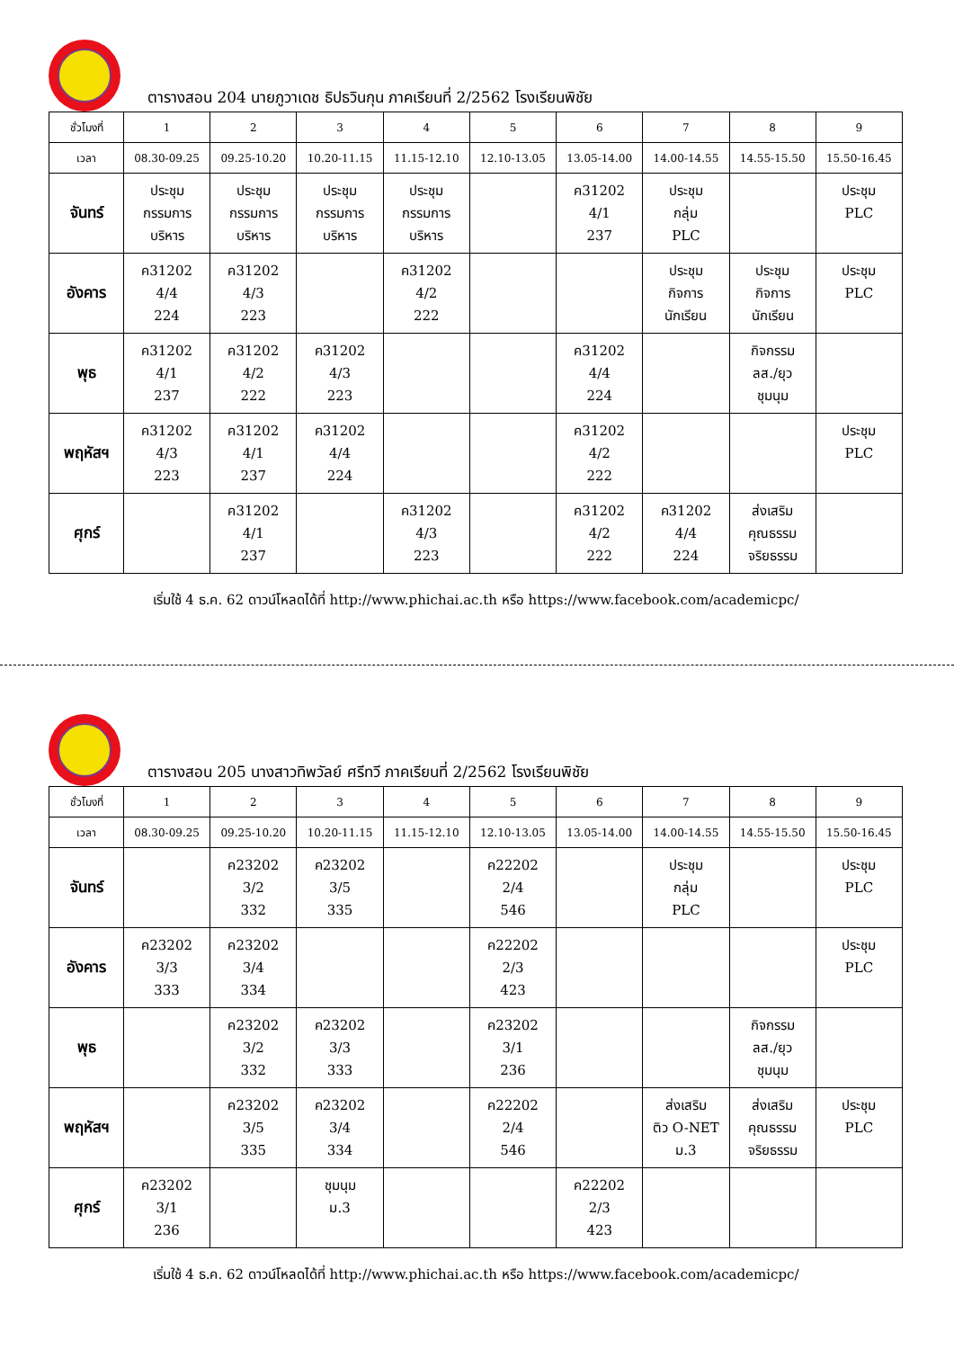ตารางสอน 204 นายภูวาเดช ธิปธวินกุน ภาคเรียนที่ 2/2562 โรงเรียนพิชัย
| ชั่วโมงที่ | 1 | 2 | 3 | 4 | 5 | 6 | 7 | 8 | 9 |
| --- | --- | --- | --- | --- | --- | --- | --- | --- | --- |
| เวลา | 08.30-09.25 | 09.25-10.20 | 10.20-11.15 | 11.15-12.10 | 12.10-13.05 | 13.05-14.00 | 14.00-14.55 | 14.55-15.50 | 15.50-16.45 |
| จันทร์ | ประชุม กรรมการ บริหาร | ประชุม กรรมการ บริหาร | ประชุม กรรมการ บริหาร | ประชุม กรรมการ บริหาร | | ค31202 4/1 237 | ประชุม กลุ่ม PLC | | ประชุม PLC |
| อังคาร | ค31202 4/4 224 | ค31202 4/3 223 | | ค31202 4/2 222 | | | ประชุม กิจการ นักเรียน | ประชุม กิจการ นักเรียน | ประชุม PLC |
| พุธ | ค31202 4/1 237 | ค31202 4/2 222 | ค31202 4/3 223 | | | ค31202 4/4 224 | | กิจกรรม ลส./ยุว ชุมนุม | |
| พฤหัสฯ | ค31202 4/3 223 | ค31202 4/1 237 | ค31202 4/4 224 | | | ค31202 4/2 222 | | | ประชุม PLC |
| ศุกร์ | | ค31202 4/1 237 | | ค31202 4/3 223 | | ค31202 4/2 222 | ค31202 4/4 224 | ส่งเสริม คุณธรรม จริยธรรม | |
เริ่มใช้ 4 ธ.ค. 62 ดาวน์โหลดได้ที่ http://www.phichai.ac.th หรือ https://www.facebook.com/academicpc/
ตารางสอน 205 นางสาวทิพวัลย์ ศรีทวี ภาคเรียนที่ 2/2562 โรงเรียนพิชัย
| ชั่วโมงที่ | 1 | 2 | 3 | 4 | 5 | 6 | 7 | 8 | 9 |
| --- | --- | --- | --- | --- | --- | --- | --- | --- | --- |
| เวลา | 08.30-09.25 | 09.25-10.20 | 10.20-11.15 | 11.15-12.10 | 12.10-13.05 | 13.05-14.00 | 14.00-14.55 | 14.55-15.50 | 15.50-16.45 |
| จันทร์ | | ค23202 3/2 332 | ค23202 3/5 335 | | ค22202 2/4 546 | | ประชุม กลุ่ม PLC | | ประชุม PLC |
| อังคาร | ค23202 3/3 333 | ค23202 3/4 334 | | | ค22202 2/3 423 | | | | ประชุม PLC |
| พุธ | | ค23202 3/2 332 | ค23202 3/3 333 | | ค23202 3/1 236 | | | กิจกรรม ลส./ยุว ชุมนุม | |
| พฤหัสฯ | | ค23202 3/5 335 | ค23202 3/4 334 | | ค22202 2/4 546 | | ส่งเสริม ติว O-NET ม.3 | ส่งเสริม คุณธรรม จริยธรรม | ประชุม PLC |
| ศุกร์ | ค23202 3/1 236 | | ชุมนุม ม.3 | | | ค22202 2/3 423 | | | |
เริ่มใช้ 4 ธ.ค. 62 ดาวน์โหลดได้ที่ http://www.phichai.ac.th หรือ https://www.facebook.com/academicpc/